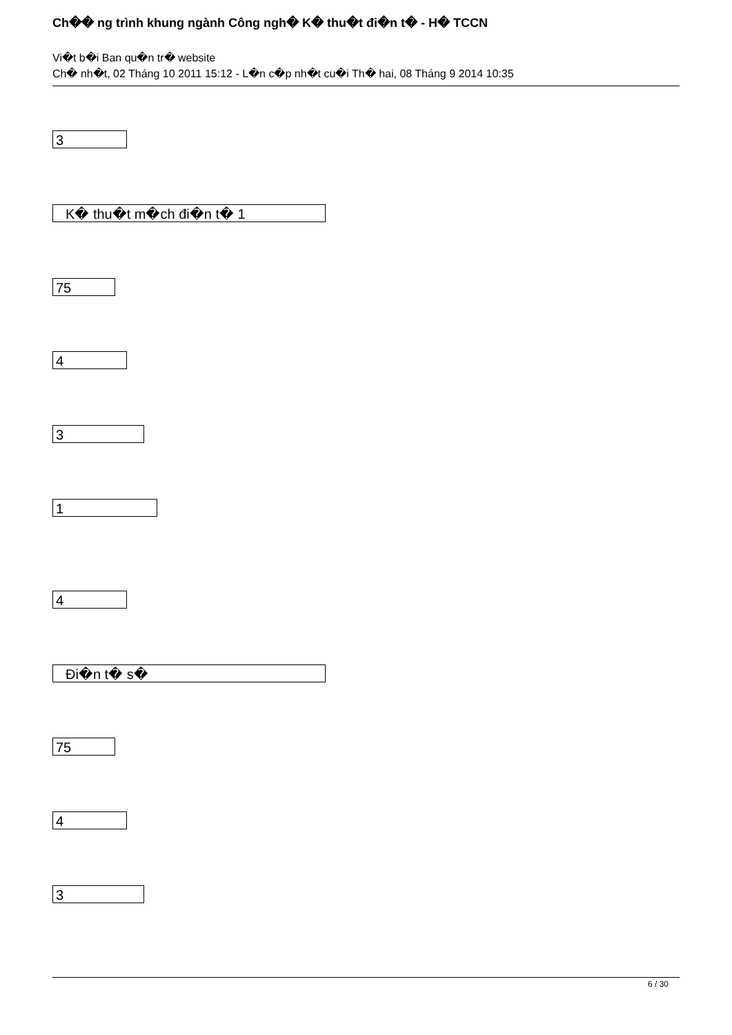Ch�� ng trình khung ngành Công ngh� K� thu�t đi�n t� - H� TCCN
Vi�t b�i Ban qu�n tr� website
Ch� nh�t, 02 Tháng 10 2011 15:12 - L�n c�p nh�t cu�i Th� hai, 08 Tháng 9 2014 10:35
3
K� thu�t m�ch đi�n t� 1
75
4
3
1
4
Đi�n t� s�
75
4
3
6 / 30